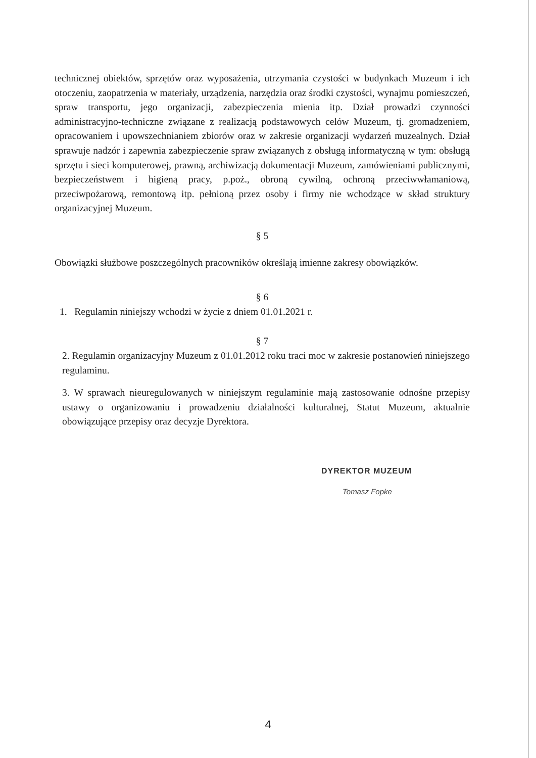technicznej obiektów, sprzętów oraz wyposażenia, utrzymania czystości w budynkach Muzeum i ich otoczeniu, zaopatrzenia w materiały, urządzenia, narzędzia oraz środki czystości, wynajmu pomieszczeń, spraw transportu, jego organizacji, zabezpieczenia mienia itp. Dział prowadzi czynności administracyjno-techniczne związane z realizacją podstawowych celów Muzeum, tj. gromadzeniem, opracowaniem i upowszechnianiem zbiorów oraz w zakresie organizacji wydarzeń muzealnych. Dział sprawuje nadzór i zapewnia zabezpieczenie spraw związanych z obsługą informatyczną w tym: obsługą sprzętu i sieci komputerowej, prawną, archiwizacją dokumentacji Muzeum, zamówieniami publicznymi, bezpieczeństwem i higieną pracy, p.poż., obroną cywilną, ochroną przeciwwłamaniową, przeciwpożarową, remontową itp. pełnioną przez osoby i firmy nie wchodzące w skład struktury organizacyjnej Muzeum.
§ 5
Obowiązki służbowe poszczególnych pracowników określają imienne zakresy obowiązków.
§ 6
1. Regulamin niniejszy wchodzi w życie z dniem 01.01.2021 r.
§ 7
2. Regulamin organizacyjny Muzeum z 01.01.2012 roku traci moc w zakresie postanowień niniejszego regulaminu.
3. W sprawach nieuregulowanych w niniejszym regulaminie mają zastosowanie odnośne przepisy ustawy o organizowaniu i prowadzeniu działalności kulturalnej, Statut Muzeum, aktualnie obowiązujące przepisy oraz decyzje Dyrektora.
DYREKTOR MUZEUM
Tomasz Fopke
4